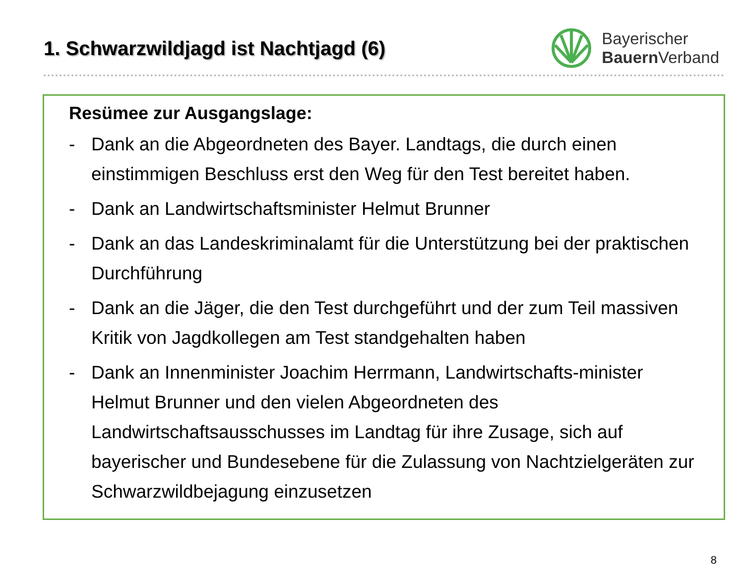1. Schwarzwildjagd ist Nachtjagd (6)
Bayerischer
Bauern Verband
Resümee zur Ausgangslage:
- Dank an die Abgeordneten des Bayer. Landtags, die durch einen einstimmigen Beschluss erst den Weg für den Test bereitet haben.
- Dank an Landwirtschaftsminister Helmut Brunner
- Dank an das Landeskriminalamt für die Unterstützung bei der praktischen Durchführung
- Dank an die Jäger, die den Test durchgeführt und der zum Teil massiven Kritik von Jagdkollegen am Test standgehalten haben
- Dank an Innenminister Joachim Herrmann, Landwirtschafts-minister Helmut Brunner und den vielen Abgeordneten des Landwirtschaftsausschusses im Landtag für ihre Zusage, sich auf bayerischer und Bundesebene für die Zulassung von Nachtzielgeräten zur Schwarzwildbejagung einzusetzen
8